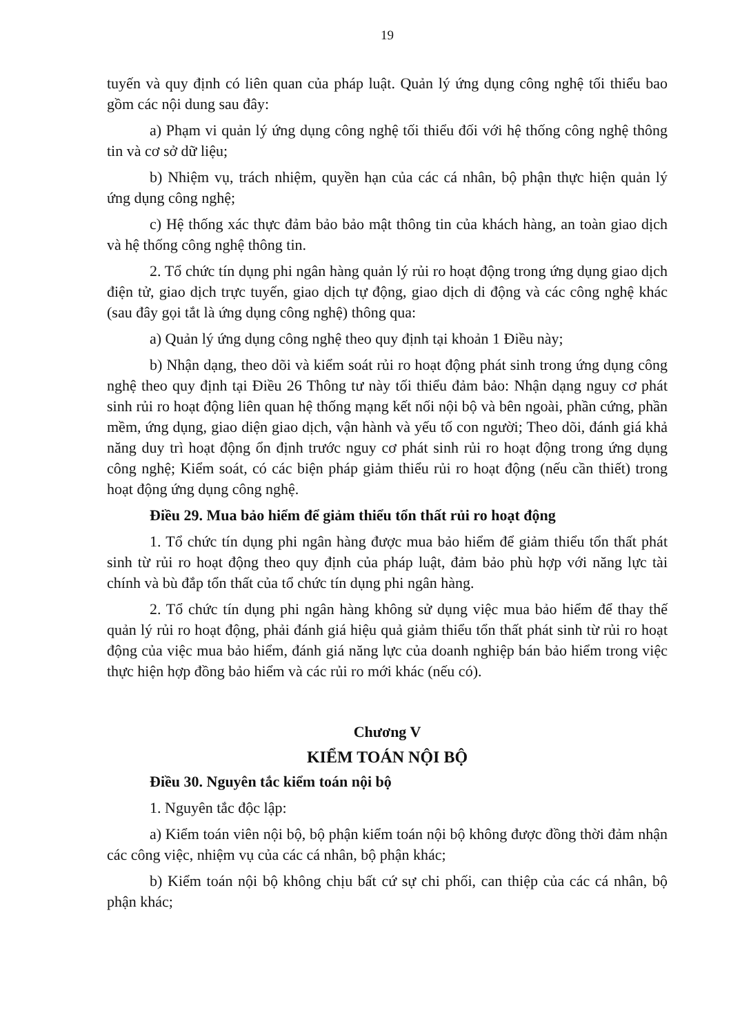19
tuyến và quy định có liên quan của pháp luật. Quản lý ứng dụng công nghệ tối thiểu bao gồm các nội dung sau đây:
a) Phạm vi quản lý ứng dụng công nghệ tối thiểu đối với hệ thống công nghệ thông tin và cơ sở dữ liệu;
b) Nhiệm vụ, trách nhiệm, quyền hạn của các cá nhân, bộ phận thực hiện quản lý ứng dụng công nghệ;
c) Hệ thống xác thực đảm bảo bảo mật thông tin của khách hàng, an toàn giao dịch và hệ thống công nghệ thông tin.
2. Tổ chức tín dụng phi ngân hàng quản lý rủi ro hoạt động trong ứng dụng giao dịch điện tử, giao dịch trực tuyến, giao dịch tự động, giao dịch di động và các công nghệ khác (sau đây gọi tắt là ứng dụng công nghệ) thông qua:
a) Quản lý ứng dụng công nghệ theo quy định tại khoản 1 Điều này;
b) Nhận dạng, theo dõi và kiểm soát rủi ro hoạt động phát sinh trong ứng dụng công nghệ theo quy định tại Điều 26 Thông tư này tối thiểu đảm bảo: Nhận dạng nguy cơ phát sinh rủi ro hoạt động liên quan hệ thống mạng kết nối nội bộ và bên ngoài, phần cứng, phần mềm, ứng dụng, giao diện giao dịch, vận hành và yếu tố con người; Theo dõi, đánh giá khả năng duy trì hoạt động ổn định trước nguy cơ phát sinh rủi ro hoạt động trong ứng dụng công nghệ; Kiểm soát, có các biện pháp giảm thiểu rủi ro hoạt động (nếu cần thiết) trong hoạt động ứng dụng công nghệ.
Điều 29. Mua bảo hiểm để giảm thiểu tổn thất rủi ro hoạt động
1. Tổ chức tín dụng phi ngân hàng được mua bảo hiểm để giảm thiểu tổn thất phát sinh từ rủi ro hoạt động theo quy định của pháp luật, đảm bảo phù hợp với năng lực tài chính và bù đắp tổn thất của tổ chức tín dụng phi ngân hàng.
2. Tổ chức tín dụng phi ngân hàng không sử dụng việc mua bảo hiểm để thay thế quản lý rủi ro hoạt động, phải đánh giá hiệu quả giảm thiểu tổn thất phát sinh từ rủi ro hoạt động của việc mua bảo hiểm, đánh giá năng lực của doanh nghiệp bán bảo hiểm trong việc thực hiện hợp đồng bảo hiểm và các rủi ro mới khác (nếu có).
Chương V
KIỂM TOÁN NỘI BỘ
Điều 30. Nguyên tắc kiểm toán nội bộ
1. Nguyên tắc độc lập:
a) Kiểm toán viên nội bộ, bộ phận kiểm toán nội bộ không được đồng thời đảm nhận các công việc, nhiệm vụ của các cá nhân, bộ phận khác;
b) Kiểm toán nội bộ không chịu bất cứ sự chi phối, can thiệp của các cá nhân, bộ phận khác;